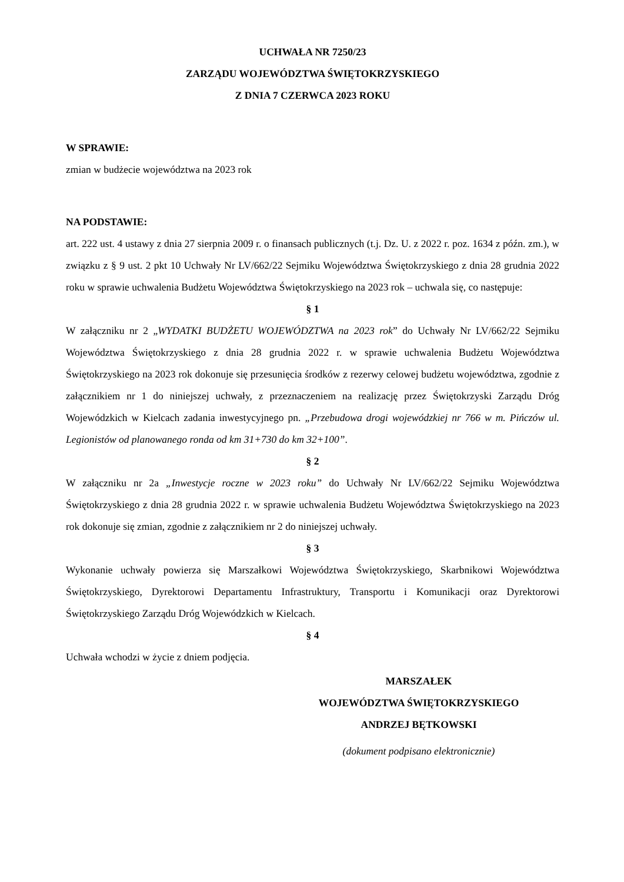UCHWAŁA NR 7250/23
ZARZĄDU WOJEWÓDZTWA ŚWIĘTOKRZYSKIEGO
Z DNIA 7 CZERWCA 2023 ROKU
W SPRAWIE:
zmian w budżecie województwa na 2023 rok
NA PODSTAWIE:
art. 222 ust. 4 ustawy z dnia 27 sierpnia 2009 r. o finansach publicznych (t.j. Dz. U. z 2022 r. poz. 1634 z późn. zm.), w związku z § 9 ust. 2 pkt 10 Uchwały Nr LV/662/22 Sejmiku Województwa Świętokrzyskiego z dnia 28 grudnia 2022 roku w sprawie uchwalenia Budżetu Województwa Świętokrzyskiego na 2023 rok – uchwala się, co następuje:
§ 1
W załączniku nr 2 „WYDATKI BUDŻETU WOJEWÓDZTWA na 2023 rok” do Uchwały Nr LV/662/22 Sejmiku Województwa Świętokrzyskiego z dnia 28 grudnia 2022 r. w sprawie uchwalenia Budżetu Województwa Świętokrzyskiego na 2023 rok dokonuje się przesunięcia środków z rezerwy celowej budżetu województwa, zgodnie z załącznikiem nr 1 do niniejszej uchwały, z przeznaczeniem na realizację przez Świętokrzyski Zarządu Dróg Wojewódzkich w Kielcach zadania inwestycyjnego pn. „Przebudowa drogi wojewódzkiej nr 766 w m. Pińczów ul. Legionistów od planowanego ronda od km 31+730 do km 32+100”.
§ 2
W załączniku nr 2a „Inwestycje roczne w 2023 roku” do Uchwały Nr LV/662/22 Sejmiku Województwa Świętokrzyskiego z dnia 28 grudnia 2022 r. w sprawie uchwalenia Budżetu Województwa Świętokrzyskiego na 2023 rok dokonuje się zmian, zgodnie z załącznikiem nr 2 do niniejszej uchwały.
§ 3
Wykonanie uchwały powierza się Marszałkowi Województwa Świętokrzyskiego, Skarbnikowi Województwa Świętokrzyskiego, Dyrektorowi Departamentu Infrastruktury, Transportu i Komunikacji oraz Dyrektorowi Świętokrzyskiego Zarządu Dróg Wojewódzkich w Kielcach.
§ 4
Uchwała wchodzi w życie z dniem podjęcia.
MARSZAŁEK
WOJEWÓDZTWA ŚWIĘTOKRZYSKIEGO
ANDRZEJ BĘTKOWSKI
(dokument podpisano elektronicznie)